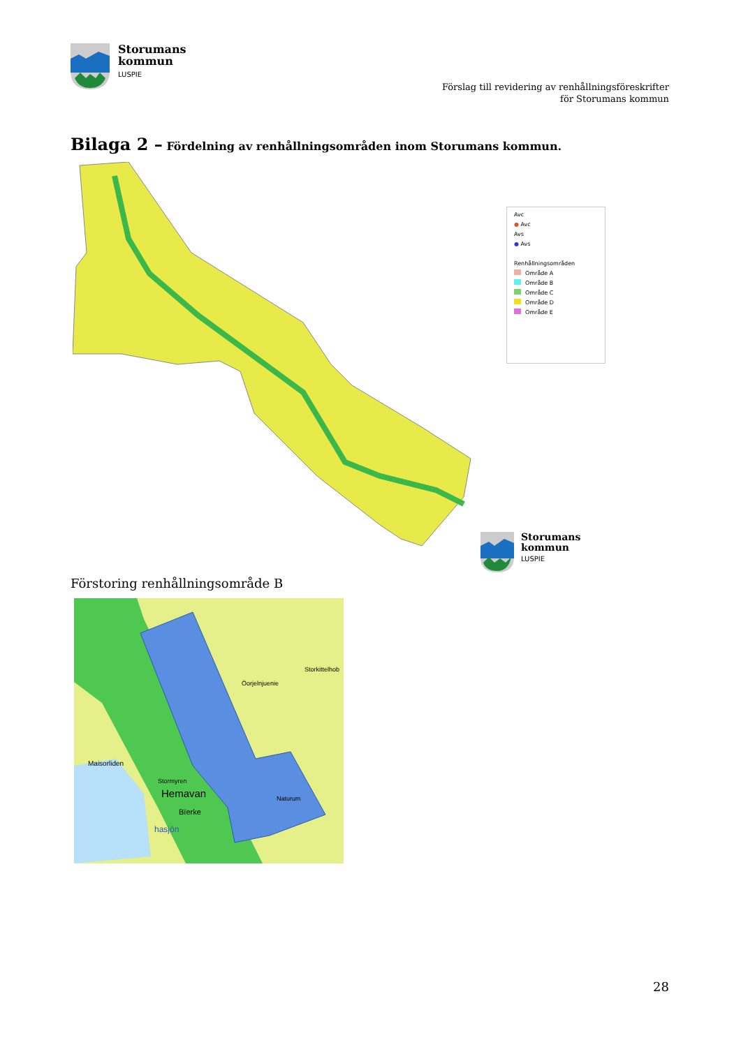Storumans
kommun
LUSPIE
Förslag till revidering av renhållningsföreskrifter
för Storumans kommun
Bilaga 2 – Fördelning av renhållningsområden inom Storumans kommun.
Avc
● Avc
Avs
● Avs
Renhållningsområden
Område A
Område B
Område C
Område D
Område E
Storumans
kommun
LUSPIE
Förstoring renhållningsområde B
Maisorliden
Stormyren
Hemavan
Bïerke
hasjön
Öorjelnjuenie
Storkittelhob
Naturum
28